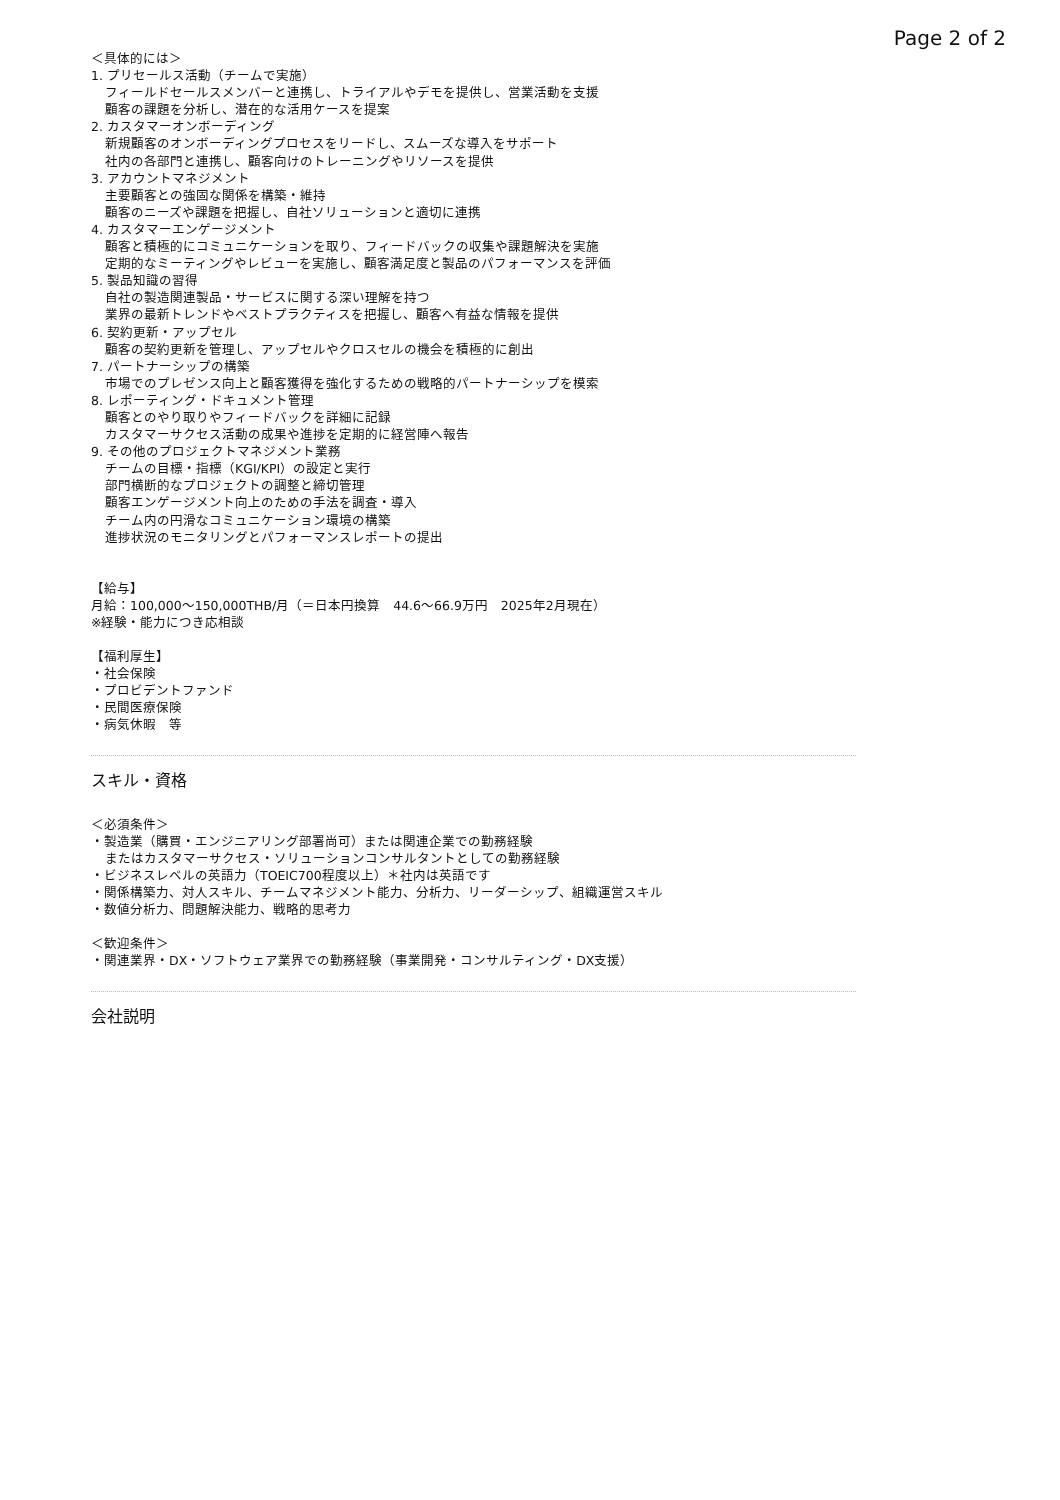Page 2 of 2
＜具体的には＞
1. プリセールス活動（チームで実施）
フィールドセールスメンバーと連携し、トライアルやデモを提供し、営業活動を支援
顧客の課題を分析し、潜在的な活用ケースを提案
2. カスタマーオンボーディング
新規顧客のオンボーディングプロセスをリードし、スムーズな導入をサポート
社内の各部門と連携し、顧客向けのトレーニングやリソースを提供
3. アカウントマネジメント
主要顧客との強固な関係を構築・維持
顧客のニーズや課題を把握し、自社ソリューションと適切に連携
4. カスタマーエンゲージメント
顧客と積極的にコミュニケーションを取り、フィードバックの収集や課題解決を実施
定期的なミーティングやレビューを実施し、顧客満足度と製品のパフォーマンスを評価
5. 製品知識の習得
自社の製造関連製品・サービスに関する深い理解を持つ
業界の最新トレンドやベストプラクティスを把握し、顧客へ有益な情報を提供
6. 契約更新・アップセル
顧客の契約更新を管理し、アップセルやクロスセルの機会を積極的に創出
7. パートナーシップの構築
市場でのプレゼンス向上と顧客獲得を強化するための戦略的パートナーシップを模索
8. レポーティング・ドキュメント管理
顧客とのやり取りやフィードバックを詳細に記録
カスタマーサクセス活動の成果や進捗を定期的に経営陣へ報告
9. その他のプロジェクトマネジメント業務
チームの目標・指標（KGI/KPI）の設定と実行
部門横断的なプロジェクトの調整と締切管理
顧客エンゲージメント向上のための手法を調査・導入
チーム内の円滑なコミュニケーション環境の構築
進捗状況のモニタリングとパフォーマンスレポートの提出
【給与】
月給：100,000～150,000THB/月（＝日本円換算　44.6～66.9万円　2025年2月現在）
※経験・能力につき応相談
【福利厚生】
・社会保険
・プロビデントファンド
・民間医療保険
・病気休暇　等
スキル・資格
＜必須条件＞
・製造業（購買・エンジニアリング部署尚可）または関連企業での勤務経験
またはカスタマーサクセス・ソリューションコンサルタントとしての勤務経験
・ビジネスレベルの英語力（TOEIC700程度以上）＊社内は英語です
・関係構築力、対人スキル、チームマネジメント能力、分析力、リーダーシップ、組織運営スキル
・数値分析力、問題解決能力、戦略的思考力
＜歓迎条件＞
・関連業界・DX・ソフトウェア業界での勤務経験（事業開発・コンサルティング・DX支援）
会社説明